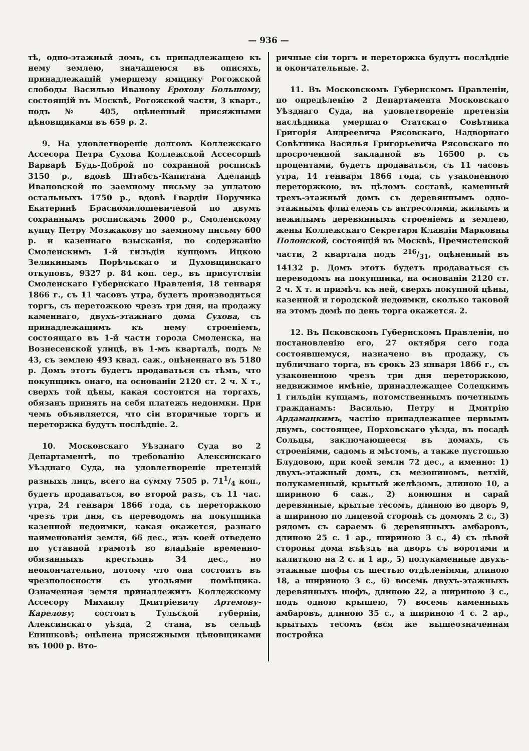— 936 —
тѣ, одно-этажный домъ, съ принадлежащею къ нему землею, значащеюся въ описяхъ, принадлежащій умершему ямщику Рогожской слободы Василью Иванову Ерохову Большому, состоящій въ Москвѣ, Рогожской части, 3 кварт., подъ № 405, оцѣненный присяжными цѣновщиками въ 659 р. 2.
9. На удовлетвореніе долговъ Коллежскаго Ассесора Петра Сухова Коллежской Ассесоршѣ Варварѣ Будь-Доброй по сохранной роспискѣ 3150 р., вдовѣ Штабсъ-Капитана Аделаидѣ Ивановской по заемному письму за уплатою остальныхъ 1750 р., вдовѣ Гвардіи Поручика Екатеринѣ Брасномилошевичевой по двумъ сохраннымъ роспискамъ 2000 р., Смоленскому купцу Петру Мозжакову по заемному письму 600 р. и казеннаго взысканія, по содержанію Смоленскимъ 1-й гильдіи купцомъ Ицкою Зеликинымъ Порѣчьскаго и Духовщинскаго откуповъ, 9327 р. 84 коп. сер., въ присутствіи Смоленскаго Губернскаго Правленія, 18 генваря 1866 г., съ 11 часовъ утра, будетъ производиться торгъ, съ перетожкою чрезъ три дня, на продажу каменнаго, двухъ-этажнаго дома Сухова, съ принадлежащимъ къ нему строеніемъ, состоящаго въ 1-й части города Смоленска, на Вознесенской улицѣ, въ 1-мъ кварталѣ, подъ № 43, съ землею 493 квад. саж., оцѣненнаго въ 5180 р. Домъ этотъ будетъ продаваться съ тѣмъ, что покупщикъ онаго, на основаніи 2120 ст. 2 ч. X т., сверхъ той цѣны, какая состоится на торгахъ, обязанъ принять на себя платежъ недоимки. При чемъ объявляется, что сіи вторичные торгъ и переторжка будутъ послѣдніе. 2.
10. Московскаго Уѣзднаго Суда во 2 Департаментѣ, по требованію Алексинскаго Уѣзднаго Суда, на удовлетвореніе претензій разныхъ лицъ, всего на сумму 7505 р. 711/4 коп., будетъ продаваться, во второй разъ, съ 11 час. утра, 24 генваря 1866 года, съ переторжкою чрезъ три дня, съ переводомъ на покупщика казенной недоимки, какая окажется, разнаго наименованія земля, 66 дес., изъ коей отведено по уставной грамотѣ во владѣніе временно-обязанныхъ крестьянъ 34 дес., но неокончательно, потому что она состоитъ въ чрезполосности съ угодьями помѣщика. Означенная земля принадлежитъ Коллежскому Ассесору Михаилу Дмитріевичу Артемову-Карелову; состоитъ Тульской губерніи, Алексинскаго уѣзда, 2 стана, въ сельцѣ Епишковѣ; оцѣнена присяжными цѣновщиками въ 1000 р. Вто-
ричные сіи торгъ и переторжка будутъ послѣдніе и окончательные. 2.
11. Въ Московскомъ Губернскомъ Правленіи, по опредѣленію 2 Департамента Московскаго Уѣзднаго Суда, на удовлетвореніе претензіи наслѣдника умершаго Статскаго Совѣтника Григорія Андреевича Рясовскаго, Надворнаго Совѣтника Василья Григорьевича Рясовскаго по просроченной закладной въ 16500 р. съ процентами, будетъ продаваться, съ 11 часовъ утра, 14 генваря 1866 года, съ узаконенною переторжкою, въ цѣломъ составѣ, каменный трехъ-этажный домъ съ деревяннымъ одно-этажнымъ флигелемъ съ антресолями, жилымъ и нежилымъ деревяннымъ строеніемъ и землею, жены Коллежскаго Секретаря Клавдіи Марковны Полонской, состоящій въ Москвѣ, Пречистенской части, 2 квартала подъ 216/31, оцѣненный въ 14132 р. Домъ этотъ будетъ продаваться съ переводомъ на покупщика, на основаніи 2120 ст. 2 ч. X т. и примѣч. къ ней, сверхъ покупной цѣны, казенной и городской недоимки, сколько таковой на этомъ домѣ по день торга окажется. 2.
12. Въ Псковскомъ Губернскомъ Правленіи, по постановленію его, 27 октября сего года состоявшемуся, назначено въ продажу, съ публичнаго торга, въ срокъ 23 января 1866 г., съ узаконенною чрезъ три дня переторжкою, недвижимое имѣніе, принадлежащее Солецкимъ 1 гильдіи купцамъ, потомственнымъ почетнымъ гражданамъ: Василью, Петру и Дмитрію Ардамацкимъ, частію принадлежащее первымъ двумъ, состоящее, Порховскаго уѣзда, въ посадѣ Сольцы, заключающееся въ домахъ, съ строеніями, садомъ и мѣстомъ, а также пустошью Блудовою, при коей земли 72 дес., а именно: 1) двухъ-этажный домъ, съ мезониномъ, ветхій, полукаменный, крытый желѣзомъ, длиною 10, а шириною 6 саж., 2) конюшня и сарай деревянные, крытые тесомъ, длиною во дворъ 9, а шириною по лицевой сторонѣ съ домомъ 2 с., 3) рядомъ съ сараемъ 6 деревянныхъ амбаровъ, длиною 25 с. 1 ар., шириною 3 с., 4) съ лѣвой стороны дома въѣздъ на дворъ съ воротами и калиткою на 2 с. и 1 ар., 5) полукаменные двухъ-этажные шофы съ шестью отдѣленіями, длиною 18, а шириною 3 с., 6) восемь двухъ-этажныхъ деревянныхъ шофъ, длиною 22, а шириною 3 с., подъ одною крышею, 7) восемь каменныхъ амбаровъ, длиною 35 с., а шириною 4 с. 2 ар., крытыхъ тесомъ (вся же вышеозначенная постройка